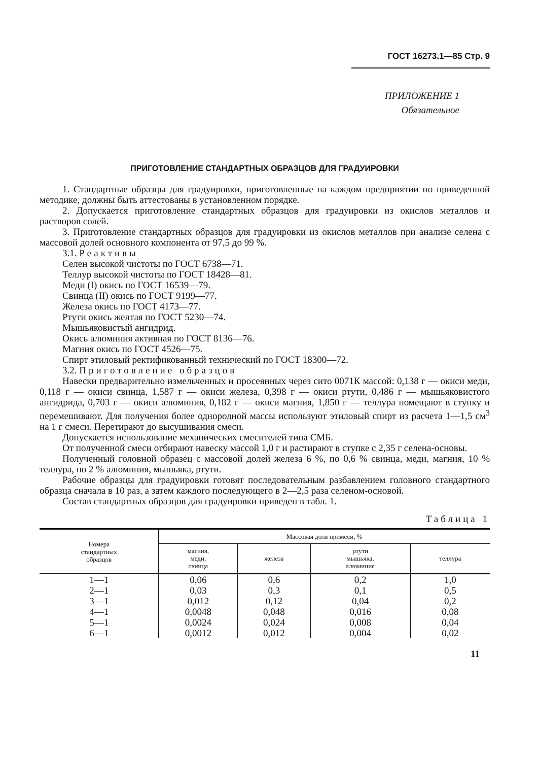ГОСТ 16273.1—85 Стр. 9
ПРИЛОЖЕНИЕ 1
Обязательное
ПРИГОТОВЛЕНИЕ СТАНДАРТНЫХ ОБРАЗЦОВ ДЛЯ ГРАДУИРОВКИ
1. Стандартные образцы для градуировки, приготовленные на каждом предприятии по приведенной методике, должны быть аттестованы в установленном порядке.
2. Допускается приготовление стандартных образцов для градуировки из окислов металлов и растворов солей.
3. Приготовление стандартных образцов для градуировки из окислов металлов при анализе селена с массовой долей основного компонента от 97,5 до 99 %.
3.1. Реактивы
Селен высокой чистоты по ГОСТ 6738—71.
Теллур высокой чистоты по ГОСТ 18428—81.
Меди (I) окись по ГОСТ 16539—79.
Свинца (II) окись по ГОСТ 9199—77.
Железа окись по ГОСТ 4173—77.
Ртути окись желтая по ГОСТ 5230—74.
Мышьяковистый ангидрид.
Окись алюминия активная по ГОСТ 8136—76.
Магния окись по ГОСТ 4526—75.
Спирт этиловый ректификованный технический по ГОСТ 18300—72.
3.2. Приготовление образцов
Навески предварительно измельченных и просеянных через сито 0071К массой: 0,138 г — окиси меди, 0,118 г — окиси свинца, 1,587 г — окиси железа, 0,398 г — окиси ртути, 0,486 г — мышьяковистого ангидрида, 0,703 г — окиси алюминия, 0,182 г — окиси магния, 1,850 г — теллура помещают в ступку и перемешивают. Для получения более однородной массы используют этиловый спирт из расчета 1—1,5 см<sup>3</sup> на 1 г смеси. Перетирают до высушивания смеси.
Допускается использование механических смесителей типа СМБ.
От полученной смеси отбирают навеску массой 1,0 г и растирают в ступке с 2,35 г селена-основы.
Полученный головной образец с массовой долей железа 6 %, по 0,6 % свинца, меди, магния, 10 % теллура, по 2 % алюминия, мышьяка, ртути.
Рабочие образцы для градуировки готовят последовательным разбавлением головного стандартного образца сначала в 10 раз, а затем каждого последующего в 2—2,5 раза селеном-основой.
Состав стандартных образцов для градуировки приведен в табл. 1.
Таблица 1
| Номера стандартных образцов | Массовая доля примеси, % | | | |
| --- | --- | --- | --- | --- |
| | магния, меди, свинца | железа | ртути мышьяка, алюминия | теллура |
| 1—1 | 0,06 | 0,6 | 0,2 | 1,0 |
| 2—1 | 0,03 | 0,3 | 0,1 | 0,5 |
| 3—1 | 0,012 | 0,12 | 0,04 | 0,2 |
| 4—1 | 0,0048 | 0,048 | 0,016 | 0,08 |
| 5—1 | 0,0024 | 0,024 | 0,008 | 0,04 |
| 6—1 | 0,0012 | 0,012 | 0,004 | 0,02 |
11